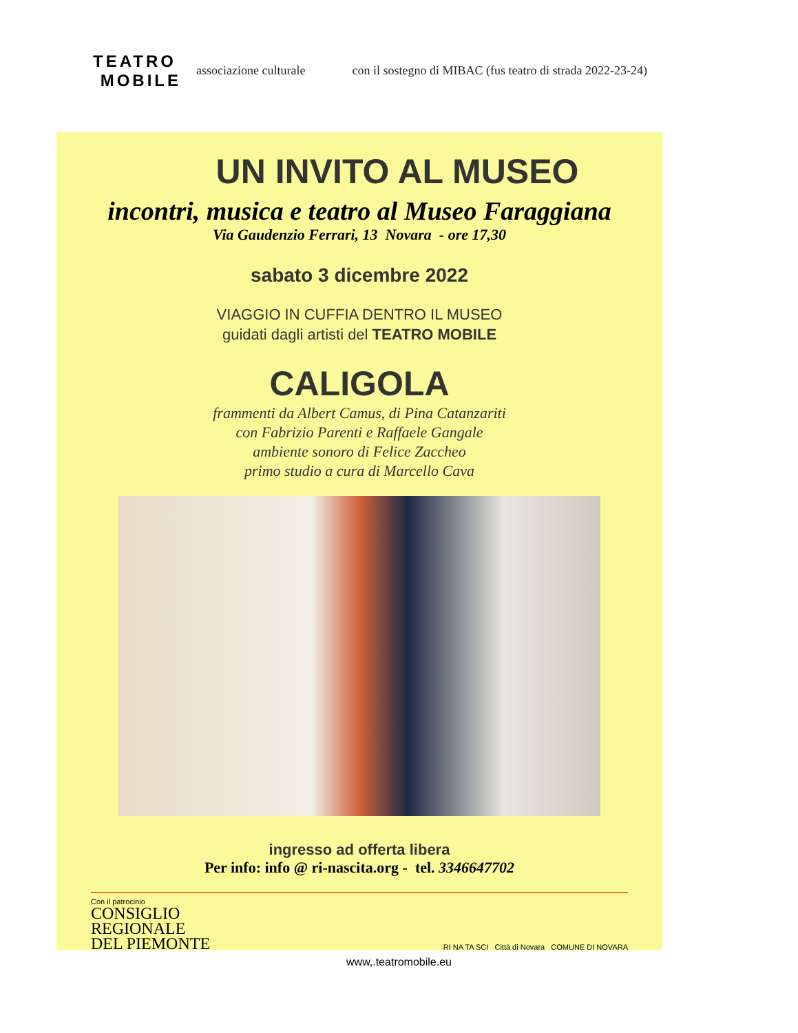TEATRO
MOBILE
associazione culturale con il sostegno di MIBAC (fus teatro di strada 2022-23-24)
UN INVITO AL MUSEO
incontri, musica e teatro al Museo Faraggiana
Via Gaudenzio Ferrari, 13 Novara - ore 17,30
sabato 3 dicembre 2022
VIAGGIO IN CUFFIA DENTRO IL MUSEO
guidati dagli artisti del TEATRO MOBILE
CALIGOLA
frammenti da Albert Camus, di Pina Catanzariti
con Fabrizio Parenti e Raffaele Gangale
ambiente sonoro di Felice Zaccheo
primo studio a cura di Marcello Cava
ingresso ad offerta libera
Per info: info @ ri-nascita.org - tel. 3346647702
Con il patrocinio
CONSIGLIO
REGIONALE
DEL PIEMONTE
RI NA TA SCI Città di Novara COMUNE DI NOVARA
www,.teatromobile.eu